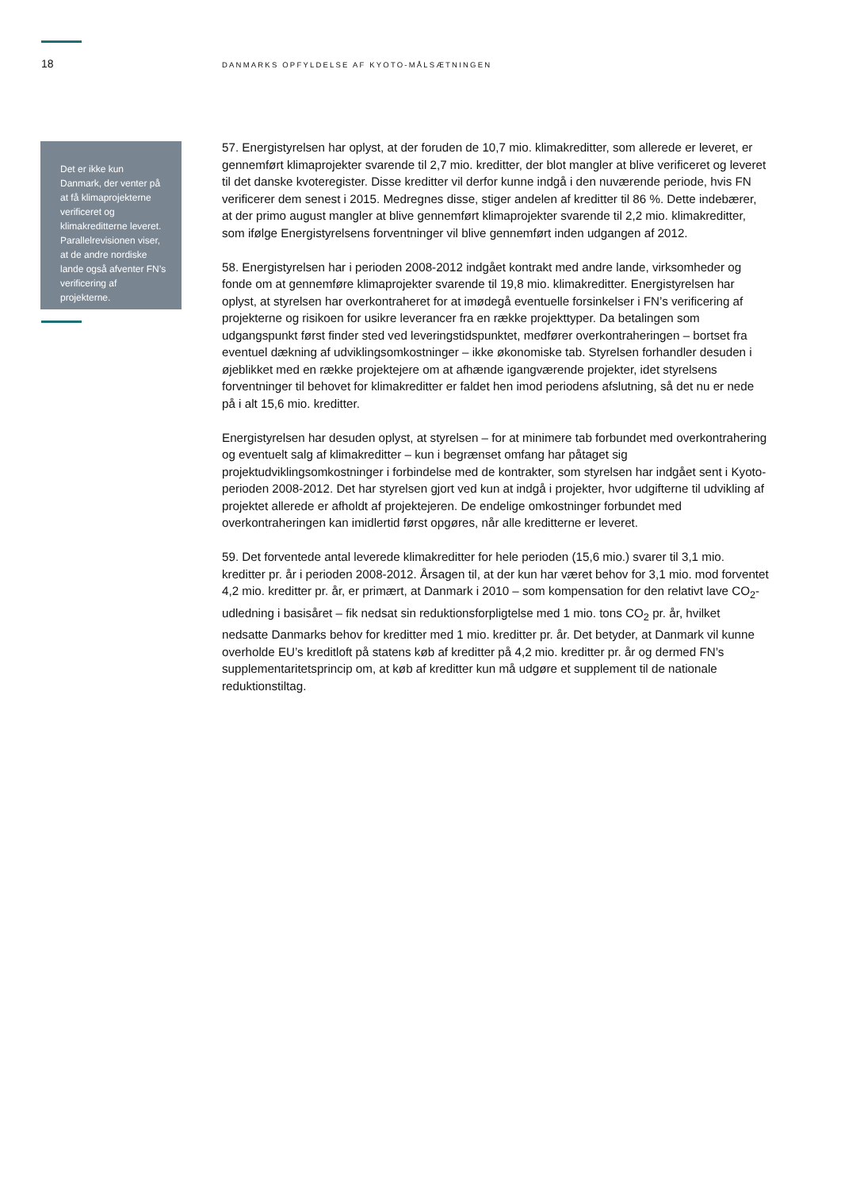18
DANMARKS OPFYLDELSE AF KYOTO-MÅLSÆTNINGEN
Det er ikke kun Danmark, der venter på at få klimaprojekterne verificeret og klimakreditterne leveret. Parallelrevisionen viser, at de andre nordiske lande også afventer FN’s verificering af projekterne.
57. Energistyrelsen har oplyst, at der foruden de 10,7 mio. klimakreditter, som allerede er leveret, er gennemført klimaprojekter svarende til 2,7 mio. kreditter, der blot mangler at blive verificeret og leveret til det danske kvoteregister. Disse kreditter vil derfor kunne indgå i den nuværende periode, hvis FN verificerer dem senest i 2015. Medregnes disse, stiger andelen af kreditter til 86 %. Dette indebærer, at der primo august mangler at blive gennemført klimaprojekter svarende til 2,2 mio. klimakreditter, som ifølge Energistyrelsens forventninger vil blive gennemført inden udgangen af 2012.
58. Energistyrelsen har i perioden 2008-2012 indgået kontrakt med andre lande, virksomheder og fonde om at gennemføre klimaprojekter svarende til 19,8 mio. klimakreditter. Energistyrelsen har oplyst, at styrelsen har overkontraheret for at imødegå eventuelle forsinkelser i FN’s verificering af projekterne og risikoen for usikre leverancer fra en række projekttyper. Da betalingen som udgangspunkt først finder sted ved leveringstidspunktet, medfører overkontraheringen – bortset fra eventuel dækning af udviklingsomkostninger – ikke økonomiske tab. Styrelsen forhandler desuden i øjeblikket med en række projektejere om at afhænde igangværende projekter, idet styrelsens forventninger til behovet for klimakreditter er faldet hen imod periodens afslutning, så det nu er nede på i alt 15,6 mio. kreditter.
Energistyrelsen har desuden oplyst, at styrelsen – for at minimere tab forbundet med overkontrahering og eventuelt salg af klimakreditter – kun i begrænset omfang har påtaget sig projektudviklingsomkostninger i forbindelse med de kontrakter, som styrelsen har indgået sent i Kyoto-perioden 2008-2012. Det har styrelsen gjort ved kun at indgå i projekter, hvor udgifterne til udvikling af projektet allerede er afholdt af projektejeren. De endelige omkostninger forbundet med overkontraheringen kan imidlertid først opgøres, når alle kreditterne er leveret.
59. Det forventede antal leverede klimakreditter for hele perioden (15,6 mio.) svarer til 3,1 mio. kreditter pr. år i perioden 2008-2012. Årsagen til, at der kun har været behov for 3,1 mio. mod forventet 4,2 mio. kreditter pr. år, er primært, at Danmark i 2010 – som kompensation for den relativt lave CO<sub>2</sub>-udledning i basisåret – fik nedsat sin reduktionsforpligtelse med 1 mio. tons CO<sub>2</sub> pr. år, hvilket nedsatte Danmarks behov for kreditter med 1 mio. kreditter pr. år. Det betyder, at Danmark vil kunne overholde EU’s kreditloft på statens køb af kreditter på 4,2 mio. kreditter pr. år og dermed FN’s supplementaritetsprincip om, at køb af kreditter kun må udgøre et supplement til de nationale reduktionstiltag.